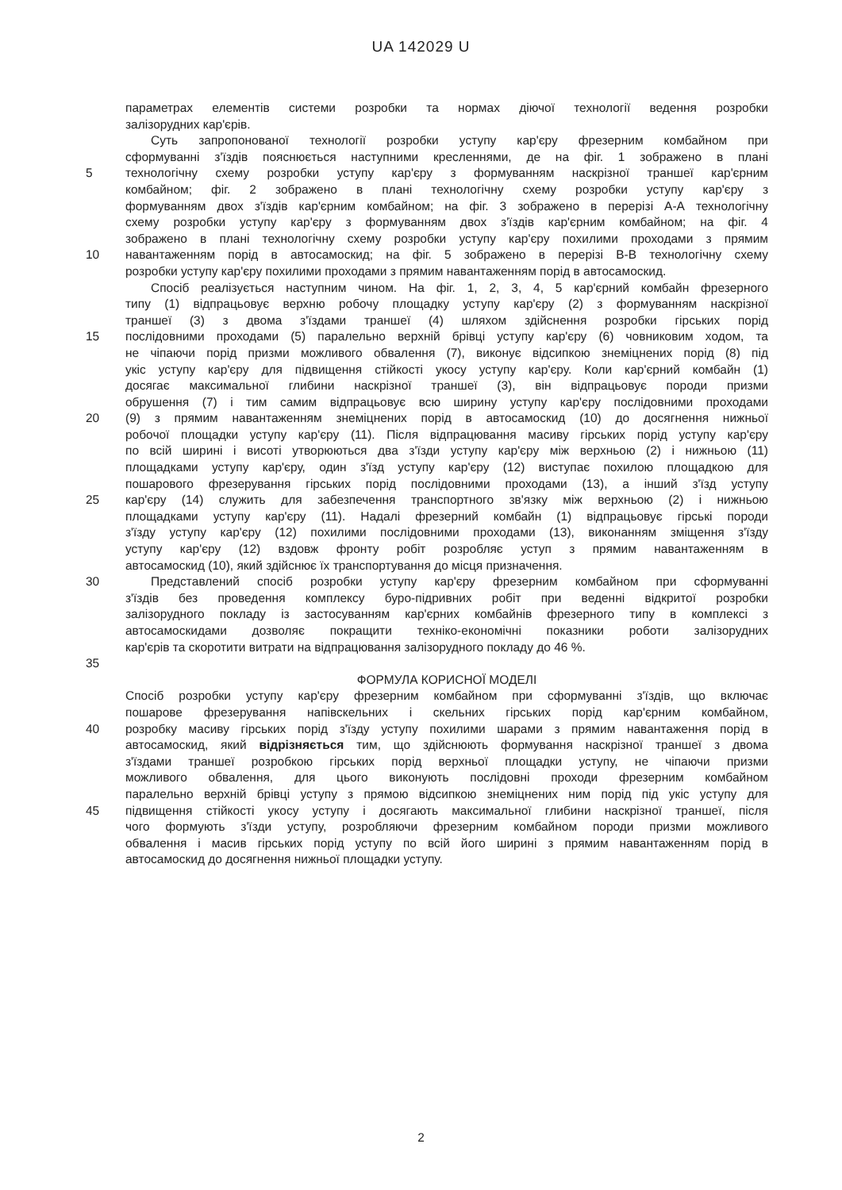UA 142029 U
параметрах елементів системи розробки та нормах діючої технології ведення розробки
залізорудних кар'єрів.
Суть запропонованої технології розробки уступу кар'єру фрезерним комбайном при
сформуванні з'їздів пояснюється наступними кресленнями, де на фіг. 1 зображено в плані
5 технологічну схему розробки уступу кар'єру з формуванням наскрізної траншеї кар'єрним
комбайном; фіг. 2 зображено в плані технологічну схему розробки уступу кар'єру з
формуванням двох з'їздів кар'єрним комбайном; на фіг. 3 зображено в перерізі А-А технологічну
схему розробки уступу кар'єру з формуванням двох з'їздів кар'єрним комбайном; на фіг. 4
зображено в плані технологічну схему розробки уступу кар'єру похилими проходами з прямим
10 навантаженням порід в автосамоскид; на фіг. 5 зображено в перерізі В-В технологічну схему
розробки уступу кар'єру похилими проходами з прямим навантаженням порід в автосамоскид.
Спосіб реалізується наступним чином. На фіг. 1, 2, 3, 4, 5 кар'єрний комбайн фрезерного
типу (1) відпрацьовує верхню робочу площадку уступу кар'єру (2) з формуванням наскрізної
траншеї (3) з двома з'їздами траншеї (4) шляхом здійснення розробки гірських порід
15 послідовними проходами (5) паралельно верхній брівці уступу кар'єру (6) човниковим ходом, та
не чіпаючи порід призми можливого обвалення (7), виконує відсипкою знеміцнених порід (8) під
укіс уступу кар'єру для підвищення стійкості укосу уступу кар'єру. Коли кар'єрний комбайн (1)
досягає максимальної глибини наскрізної траншеї (3), він відпрацьовує породи призми
обрушення (7) і тим самим відпрацьовує всю ширину уступу кар'єру послідовними проходами
20 (9) з прямим навантаженням знеміцнених порід в автосамоскид (10) до досягнення нижньої
робочої площадки уступу кар'єру (11). Після відпрацювання масиву гірських порід уступу кар'єру
по всій ширині і висоті утворюються два з'їзди уступу кар'єру між верхньою (2) і нижньою (11)
площадками уступу кар'єру, один з'їзд уступу кар'єру (12) виступає похилою площадкою для
пошарового фрезерування гірських порід послідовними проходами (13), а інший з'їзд уступу
25 кар'єру (14) служить для забезпечення транспортного зв'язку між верхньою (2) і нижньою
площадками уступу кар'єру (11). Надалі фрезерний комбайн (1) відпрацьовує гірські породи
з'їзду уступу кар'єру (12) похилими послідовними проходами (13), виконанням зміщення з'їзду
уступу кар'єру (12) вздовж фронту робіт розробляє уступ з прямим навантаженням в
автосамоскид (10), який здійснює їх транспортування до місця призначення.
30 Представлений спосіб розробки уступу кар'єру фрезерним комбайном при сформуванні
з'їздів без проведення комплексу буро-підривних робіт при веденні відкритої розробки
залізорудного покладу із застосуванням кар'єрних комбайнів фрезерного типу в комплексі з
автосамоскидами дозволяє покращити техніко-економічні показники роботи залізорудних
кар'єрів та скоротити витрати на відпрацювання залізорудного покладу до 46 %.
35
ФОРМУЛА КОРИСНОЇ МОДЕЛІ
Спосіб розробки уступу кар'єру фрезерним комбайном при сформуванні з'їздів, що включає
пошарове фрезерування напівскельних і скельних гірських порід кар'єрним комбайном,
40 розробку масиву гірських порід з'їзду уступу похилими шарами з прямим навантаження порід в
автосамоскид, який відрізняється тим, що здійснюють формування наскрізної траншеї з двома
з'їздами траншеї розробкою гірських порід верхньої площадки уступу, не чіпаючи призми
можливого обвалення, для цього виконують послідовні проходи фрезерним комбайном
паралельно верхній брівці уступу з прямою відсипкою знеміцнених ним порід під укіс уступу для
45 підвищення стійкості укосу уступу і досягають максимальної глибини наскрізної траншеї, після
чого формують з'їзди уступу, розробляючи фрезерним комбайном породи призми можливого
обвалення і масив гірських порід уступу по всій його ширині з прямим навантаженням порід в
автосамоскид до досягнення нижньої площадки уступу.
2